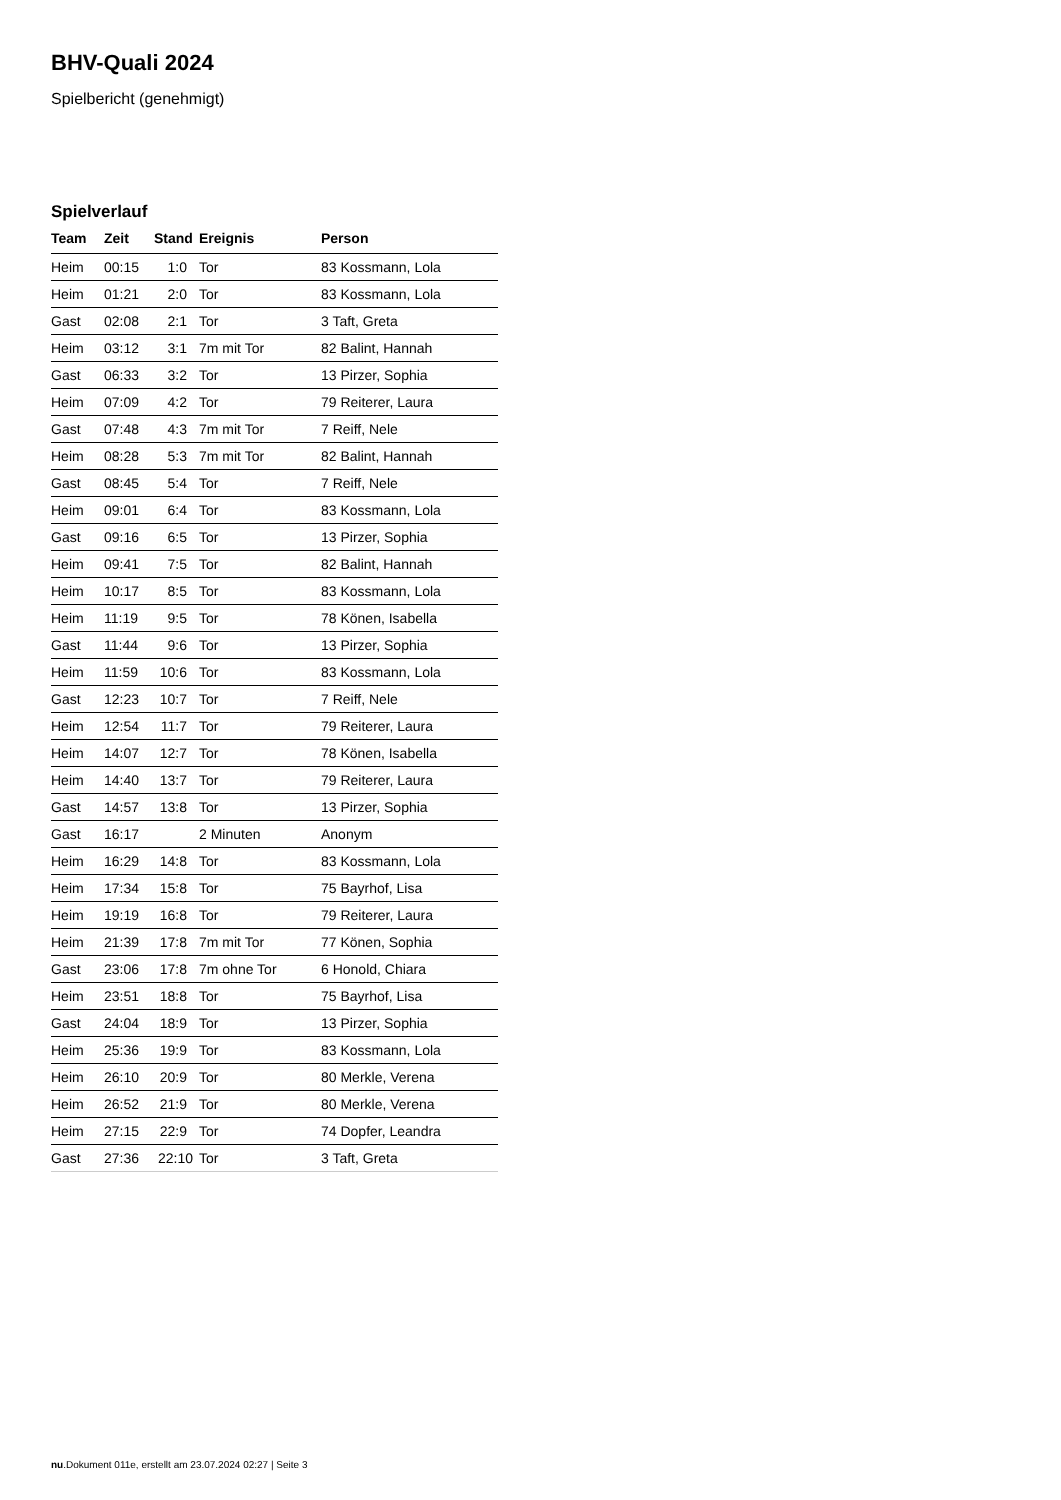BHV-Quali 2024
Spielbericht (genehmigt)
Spielverlauf
| Team | Zeit | Stand | Ereignis | Person |
| --- | --- | --- | --- | --- |
| Heim | 00:15 | 1:0 | Tor | 83 Kossmann, Lola |
| Heim | 01:21 | 2:0 | Tor | 83 Kossmann, Lola |
| Gast | 02:08 | 2:1 | Tor | 3 Taft, Greta |
| Heim | 03:12 | 3:1 | 7m mit Tor | 82 Balint, Hannah |
| Gast | 06:33 | 3:2 | Tor | 13 Pirzer, Sophia |
| Heim | 07:09 | 4:2 | Tor | 79 Reiterer, Laura |
| Gast | 07:48 | 4:3 | 7m mit Tor | 7 Reiff, Nele |
| Heim | 08:28 | 5:3 | 7m mit Tor | 82 Balint, Hannah |
| Gast | 08:45 | 5:4 | Tor | 7 Reiff, Nele |
| Heim | 09:01 | 6:4 | Tor | 83 Kossmann, Lola |
| Gast | 09:16 | 6:5 | Tor | 13 Pirzer, Sophia |
| Heim | 09:41 | 7:5 | Tor | 82 Balint, Hannah |
| Heim | 10:17 | 8:5 | Tor | 83 Kossmann, Lola |
| Heim | 11:19 | 9:5 | Tor | 78 Könen, Isabella |
| Gast | 11:44 | 9:6 | Tor | 13 Pirzer, Sophia |
| Heim | 11:59 | 10:6 | Tor | 83 Kossmann, Lola |
| Gast | 12:23 | 10:7 | Tor | 7 Reiff, Nele |
| Heim | 12:54 | 11:7 | Tor | 79 Reiterer, Laura |
| Heim | 14:07 | 12:7 | Tor | 78 Könen, Isabella |
| Heim | 14:40 | 13:7 | Tor | 79 Reiterer, Laura |
| Gast | 14:57 | 13:8 | Tor | 13 Pirzer, Sophia |
| Gast | 16:17 | | 2 Minuten | Anonym |
| Heim | 16:29 | 14:8 | Tor | 83 Kossmann, Lola |
| Heim | 17:34 | 15:8 | Tor | 75 Bayrhof, Lisa |
| Heim | 19:19 | 16:8 | Tor | 79 Reiterer, Laura |
| Heim | 21:39 | 17:8 | 7m mit Tor | 77 Könen, Sophia |
| Gast | 23:06 | 17:8 | 7m ohne Tor | 6 Honold, Chiara |
| Heim | 23:51 | 18:8 | Tor | 75 Bayrhof, Lisa |
| Gast | 24:04 | 18:9 | Tor | 13 Pirzer, Sophia |
| Heim | 25:36 | 19:9 | Tor | 83 Kossmann, Lola |
| Heim | 26:10 | 20:9 | Tor | 80 Merkle, Verena |
| Heim | 26:52 | 21:9 | Tor | 80 Merkle, Verena |
| Heim | 27:15 | 22:9 | Tor | 74 Dopfer, Leandra |
| Gast | 27:36 | 22:10 | Tor | 3 Taft, Greta |
nu.Dokument 011e, erstellt am 23.07.2024 02:27 | Seite 3